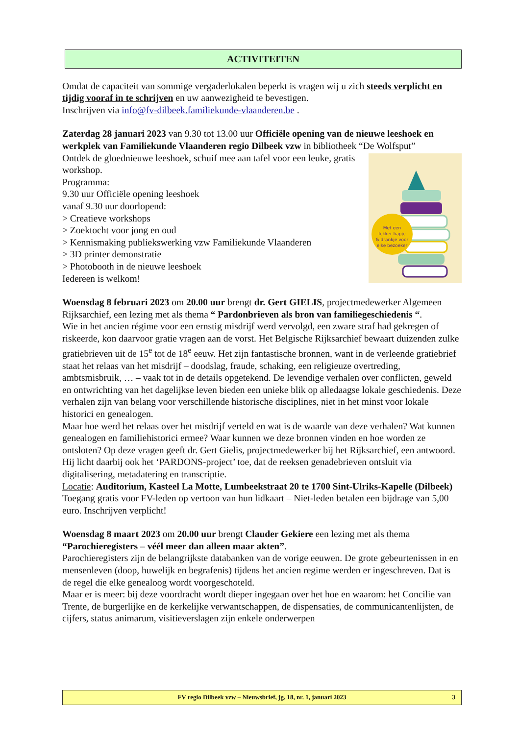ACTIVITEITEN
Omdat de capaciteit van sommige vergaderlokalen beperkt is vragen wij u zich steeds verplicht en tijdig vooraf in te schrijven en uw aanwezigheid te bevestigen.
Inschrijven via info@fv-dilbeek.familiekunde-vlaanderen.be .
Zaterdag 28 januari 2023 van 9.30 tot 13.00 uur Officiële opening van de nieuwe leeshoek en werkplek van Familiekunde Vlaanderen regio Dilbeek vzw in bibliotheek “De Wolfsput”
Met een
lekker hapje
& drankje voor
elke bezoeker
Ontdek de gloednieuwe leeshoek, schuif mee aan tafel voor een leuke, gratis workshop.
Programma:
9.30 uur Officiële opening leeshoek
vanaf 9.30 uur doorlopend:
> Creatieve workshops
> Zoektocht voor jong en oud
> Kennismaking publiekswerking vzw Familiekunde Vlaanderen
> 3D printer demonstratie
> Photobooth in de nieuwe leeshoek
Iedereen is welkom!
Woensdag 8 februari 2023 om 20.00 uur brengt dr. Gert GIELIS, projectmedewerker Algemeen Rijksarchief, een lezing met als thema “ Pardonbrieven als bron van familiegeschiedenis “.
Wie in het ancien régime voor een ernstig misdrijf werd vervolgd, een zware straf had gekregen of riskeerde, kon daarvoor gratie vragen aan de vorst. Het Belgische Rijksarchief bewaart duizenden zulke gratiebrieven uit de 15<sup>e</sup> tot de 18<sup>e</sup> eeuw. Het zijn fantastische bronnen, want in de verleende gratiebrief staat het relaas van het misdrijf – doodslag, fraude, schaking, een religieuze overtreding, ambtsmisbruik, … – vaak tot in de details opgetekend. De levendige verhalen over conflicten, geweld en ontwrichting van het dagelijkse leven bieden een unieke blik op alledaagse lokale geschiedenis. Deze verhalen zijn van belang voor verschillende historische disciplines, niet in het minst voor lokale historici en genealogen.
Maar hoe werd het relaas over het misdrijf verteld en wat is de waarde van deze verhalen? Wat kunnen genealogen en familiehistorici ermee? Waar kunnen we deze bronnen vinden en hoe worden ze ontsloten? Op deze vragen geeft dr. Gert Gielis, projectmedewerker bij het Rijksarchief, een antwoord. Hij licht daarbij ook het ‘PARDONS-project’ toe, dat de reeksen genadebrieven ontsluit via digitalisering, metadatering en transcriptie.
Locatie: Auditorium, Kasteel La Motte, Lumbeekstraat 20 te 1700 Sint-Ulriks-Kapelle (Dilbeek)
Toegang gratis voor FV-leden op vertoon van hun lidkaart – Niet-leden betalen een bijdrage van 5,00 euro. Inschrijven verplicht!
Woensdag 8 maart 2023 om 20.00 uur brengt Clauder Gekiere een lezing met als thema “Parochieregisters – véél meer dan alleen maar akten”.
Parochieregisters zijn de belangrijkste databanken van de vorige eeuwen. De grote gebeurtenissen in en mensenleven (doop, huwelijk en begrafenis) tijdens het ancien regime werden er ingeschreven. Dat is de regel die elke genealoog wordt voorgeschoteld.
Maar er is meer: bij deze voordracht wordt dieper ingegaan over het hoe en waarom: het Concilie van Trente, de burgerlijke en de kerkelijke verwantschappen, de dispensaties, de communicantenlijsten, de cijfers, status animarum, visitieverslagen zijn enkele onderwerpen
FV regio Dilbeek vzw – Nieuwsbrief, jg. 18, nr. 1, januari 2023 3